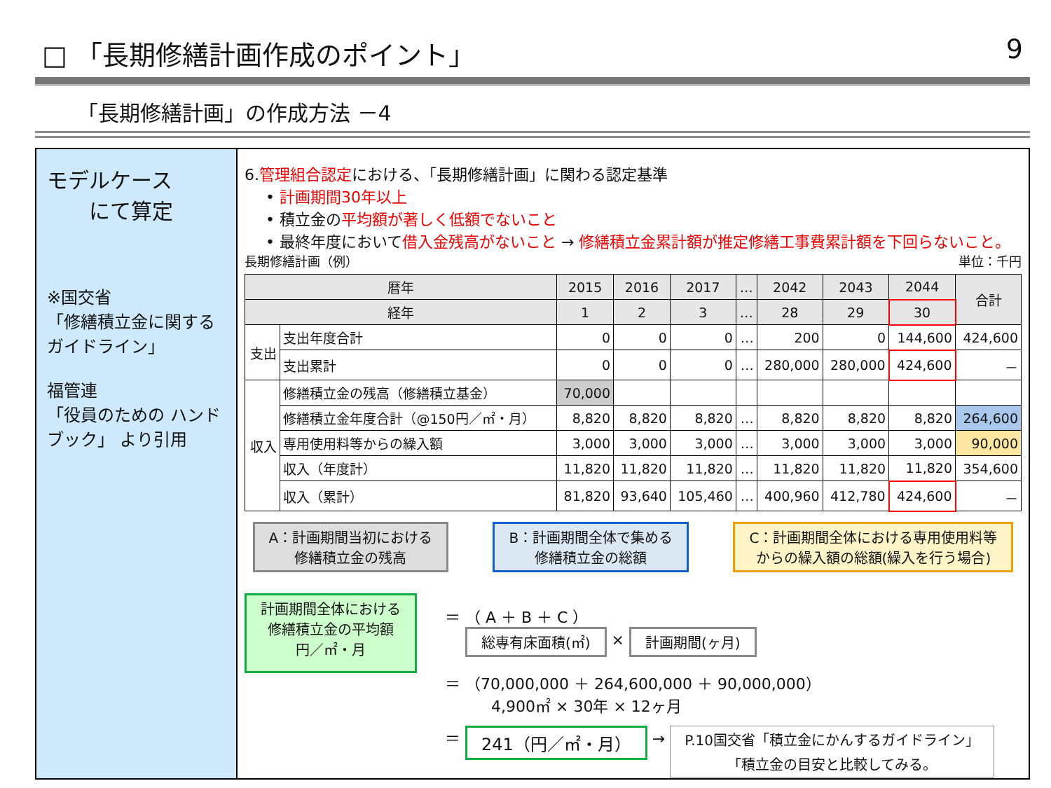□ 「長期修繕計画作成のポイント」 9
「長期修繕計画」の作成方法 －4
モデルケース
　　にて算定
※国交省
「修繕積立金に関するガイドライン」
福管連
「役員のための ハンドブック」 より引用
6.管理組合認定における、「長期修繕計画」に関わる認定基準
• 計画期間30年以上
• 積立金の平均額が著しく低額でないこと
• 最終年度において借入金残高がないこと → 修繕積立金累計額が推定修繕工事費累計額を下回らないこと。
長期修繕計画（例） 単位：千円
| 暦年 | | 2015 | 2016 | 2017 | … | 2042 | 2043 | 2044 | 合計 |
| --- | --- | --- | --- | --- | --- | --- | --- | --- | --- |
| 経年 | | 1 | 2 | 3 | … | 28 | 29 | 30 | |
| 支出 | 支出年度合計 | 0 | 0 | 0 | … | 200 | 0 | 144,600 | 424,600 |
| | 支出累計 | 0 | 0 | 0 | … | 280,000 | 280,000 | 424,600 | － |
| 収入 | 修繕積立金の残高（修繕積立基金） | 70,000 | | | | | | | |
| | 修繕積立金年度合計（@150円／㎡・月） | 8,820 | 8,820 | 8,820 | … | 8,820 | 8,820 | 8,820 | 264,600 |
| | 専用使用料等からの繰入額 | 3,000 | 3,000 | 3,000 | … | 3,000 | 3,000 | 3,000 | 90,000 |
| | 収入（年度計） | 11,820 | 11,820 | 11,820 | … | 11,820 | 11,820 | 11,820 | 354,600 |
| | 収入（累計） | 81,820 | 93,640 | 105,460 | … | 400,960 | 412,780 | 424,600 | － |
A：計画期間当初における
修繕積立金の残高
B：計画期間全体で集める
修繕積立金の総額
C：計画期間全体における専用使用料等
からの繰入額の総額(繰入を行う場合)
計画期間全体における
修繕積立金の平均額
円／㎡・月
＝ （ A ＋ B ＋ C ）
　 総専有床面積(㎡) × 計画期間(ヶ月)
＝ （70,000,000 ＋ 264,600,000 ＋ 90,000,000）
　　　4,900㎡ × 30年 × 12ヶ月
＝ 241（円／㎡・月） → P.10国交省「積立金にかんするガイドライン」
「積立金の目安と比較してみる。